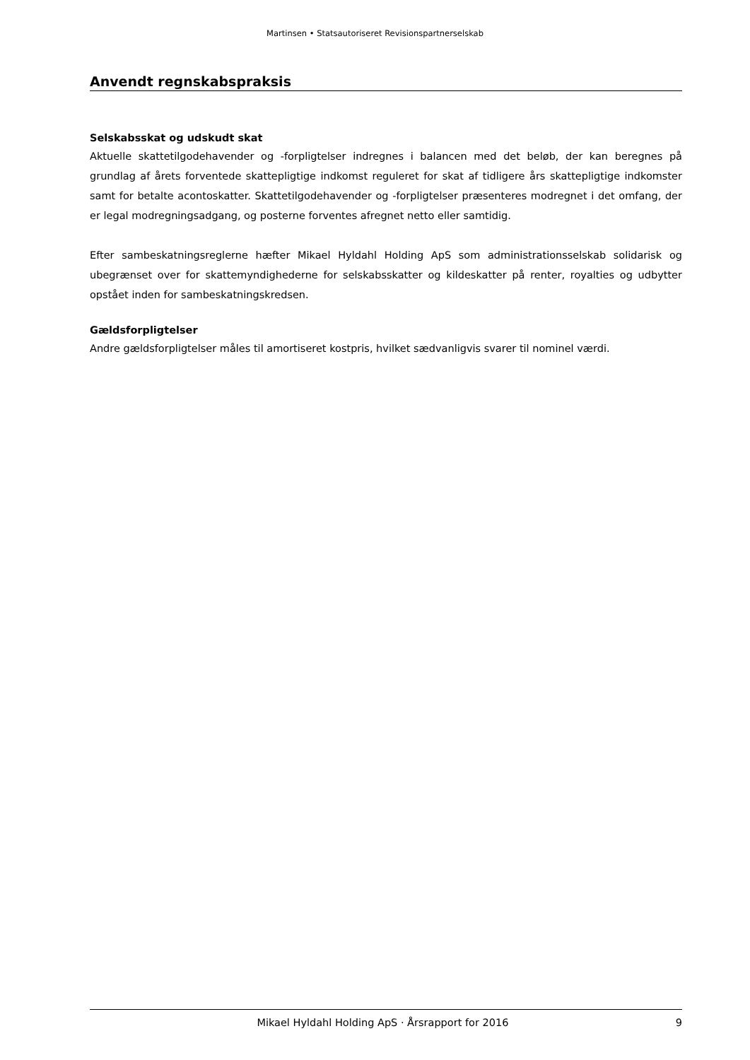Martinsen • Statsautoriseret Revisionspartnerselskab
Anvendt regnskabspraksis
Selskabsskat og udskudt skat
Aktuelle skattetilgodehavender og -forpligtelser indregnes i balancen med det beløb, der kan beregnes på grundlag af årets forventede skattepligtige indkomst reguleret for skat af tidligere års skattepligtige indkomster samt for betalte acontoskatter. Skattetilgodehavender og -forpligtelser præsenteres modregnet i det omfang, der er legal modregningsadgang, og posterne forventes afregnet netto eller samtidig.
Efter sambeskatningsreglerne hæfter Mikael Hyldahl Holding ApS som administrationsselskab solidarisk og ubegrænset over for skattemyndighederne for selskabsskatter og kildeskatter på renter, royalties og udbytter opstået inden for sambeskatningskredsen.
Gældsforpligtelser
Andre gældsforpligtelser måles til amortiseret kostpris, hvilket sædvanligvis svarer til nominel værdi.
Mikael Hyldahl Holding ApS · Årsrapport for 2016 9